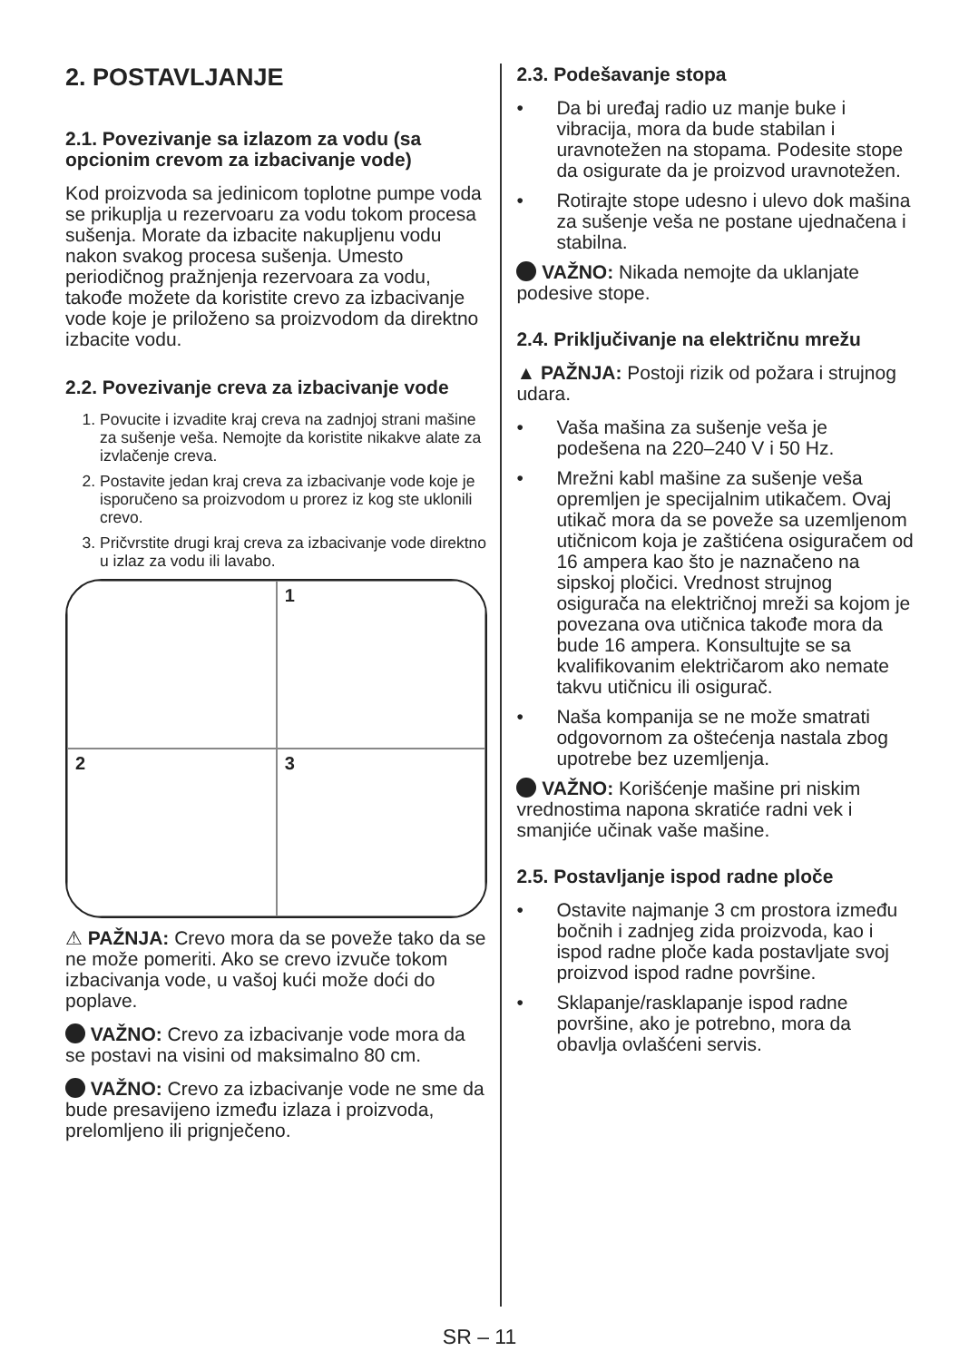2. POSTAVLJANJE
2.1. Povezivanje sa izlazom za vodu (sa opcionim crevom za izbacivanje vode)
Kod proizvoda sa jedinicom toplotne pumpe voda se prikuplja u rezervoaru za vodu tokom procesa sušenja. Morate da izbacite nakupljenu vodu nakon svakog procesa sušenja. Umesto periodičnog pražnjenja rezervoara za vodu, takođe možete da koristite crevo za izbacivanje vode koje je priloženo sa proizvodom da direktno izbacite vodu.
2.2. Povezivanje creva za izbacivanje vode
1. Povucite i izvadite kraj creva na zadnjoj strani mašine za sušenje veša. Nemojte da koristite nikakve alate za izvlačenje creva.
2. Postavite jedan kraj creva za izbacivanje vode koje je isporučeno sa proizvodom u prorez iz kog ste uklonili crevo.
3. Pričvrstite drugi kraj creva za izbacivanje vode direktno u izlaz za vodu ili lavabo.
1
2
3
⚠ PAŽNJA: Crevo mora da se poveže tako da se ne može pomeriti. Ako se crevo izvuče tokom izbacivanja vode, u vašoj kući može doći do poplave.
VAŽNO: Crevo za izbacivanje vode mora da se postavi na visini od maksimalno 80 cm.
VAŽNO: Crevo za izbacivanje vode ne sme da bude presavijeno između izlaza i proizvoda, prelomljeno ili prignječeno.
2.3. Podešavanje stopa
• Da bi uređaj radio uz manje buke i vibracija, mora da bude stabilan i uravnotežen na stopama. Podesite stope da osigurate da je proizvod uravnotežen.
• Rotirajte stope udesno i ulevo dok mašina za sušenje veša ne postane ujednačena i stabilna.
VAŽNO: Nikada nemojte da uklanjate podesive stope.
2.4. Priključivanje na električnu mrežu
▲ PAŽNJA: Postoji rizik od požara i strujnog udara.
• Vaša mašina za sušenje veša je podešena na 220–240 V i 50 Hz.
• Mrežni kabl mašine za sušenje veša opremljen je specijalnim utikačem. Ovaj utikač mora da se poveže sa uzemljenom utičnicom koja je zaštićena osiguračem od 16 ampera kao što je naznačeno na sipskoj pločici. Vrednost strujnog osigurača na električnoj mreži sa kojom je povezana ova utičnica takođe mora da bude 16 ampera. Konsultujte se sa kvalifikovanim električarom ako nemate takvu utičnicu ili osigurač.
• Naša kompanija se ne može smatrati odgovornom za oštećenja nastala zbog upotrebe bez uzemljenja.
VAŽNO: Korišćenje mašine pri niskim vrednostima napona skratiće radni vek i smanjiće učinak vaše mašine.
2.5. Postavljanje ispod radne ploče
• Ostavite najmanje 3 cm prostora između bočnih i zadnjeg zida proizvoda, kao i ispod radne ploče kada postavljate svoj proizvod ispod radne površine.
• Sklapanje/rasklapanje ispod radne površine, ako je potrebno, mora da obavlja ovlašćeni servis.
SR – 11